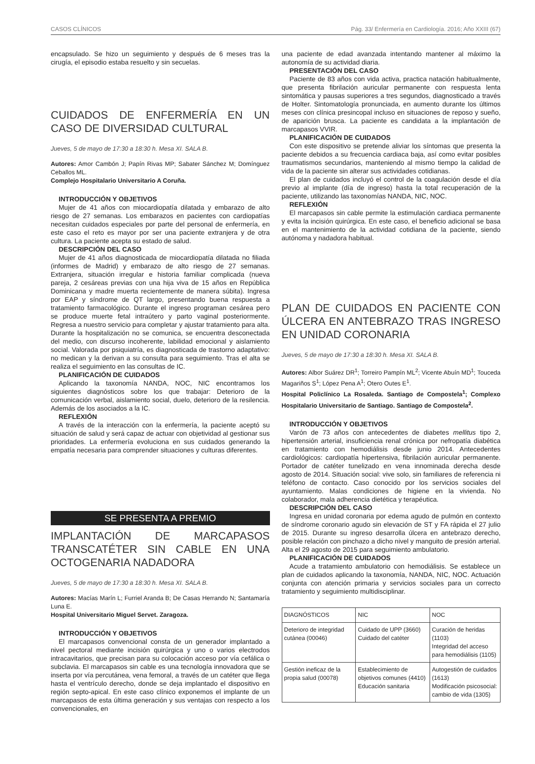CASOS CLÍNICOS Pág. 33/ Enfermería en Cardiología. 2016; Año XXIII (67)
encapsulado. Se hizo un seguimiento y después de 6 meses tras la cirugía, el episodio estaba resuelto y sin secuelas.
CUIDADOS DE ENFERMERÍA EN UN CASO DE DIVERSIDAD CULTURAL
Jueves, 5 de mayo de 17:30 a 18:30 h. Mesa XI. SALA B.
Autores: Amor Cambón J; Papín Rivas MP; Sabater Sánchez M; Domínguez Ceballos ML.
Complejo Hospitalario Universitario A Coruña.
INTRODUCCIÓN Y OBJETIVOS
Mujer de 41 años con miocardiopatía dilatada y embarazo de alto riesgo de 27 semanas. Los embarazos en pacientes con cardiopatías necesitan cuidados especiales por parte del personal de enfermería, en este caso el reto es mayor por ser una paciente extranjera y de otra cultura. La paciente acepta su estado de salud.
DESCRIPCIÓN DEL CASO
Mujer de 41 años diagnosticada de miocardiopatía dilatada no filiada (informes de Madrid) y embarazo de alto riesgo de 27 semanas. Extranjera, situación irregular e historia familiar complicada (nueva pareja, 2 cesáreas previas con una hija viva de 15 años en República Dominicana y madre muerta recientemente de manera súbita). Ingresa por EAP y síndrome de QT largo, presentando buena respuesta a tratamiento farmacológico. Durante el ingreso programan cesárea pero se produce muerte fetal intraútero y parto vaginal posteriormente. Regresa a nuestro servicio para completar y ajustar tratamiento para alta. Durante la hospitalización no se comunica, se encuentra desconectada del medio, con discurso incoherente, labilidad emocional y aislamiento social. Valorada por psiquiatría, es diagnosticada de trastorno adaptativo: no medican y la derivan a su consulta para seguimiento. Tras el alta se realiza el seguimiento en las consultas de IC.
PLANIFICACIÓN DE CUIDADOS
Aplicando la taxonomía NANDA, NOC, NIC encontramos los siguientes diagnósticos sobre los que trabajar: Deterioro de la comunicación verbal, aislamiento social, duelo, deterioro de la resilencia. Además de los asociados a la IC.
REFLEXIÓN
A través de la interacción con la enfermería, la paciente aceptó su situación de salud y será capaz de actuar con objetividad al gestionar sus prioridades. La enfermería evoluciona en sus cuidados generando la empatía necesaria para comprender situaciones y culturas diferentes.
SE PRESENTA A PREMIO
IMPLANTACIÓN DE MARCAPASOS TRANSCATÉTER SIN CABLE EN UNA OCTOGENARIA NADADORA
Jueves, 5 de mayo de 17:30 a 18:30 h. Mesa XI. SALA B.
Autores: Macías Marín L; Furriel Aranda B; De Casas Herrando N; Santamaría Luna E.
Hospital Universitario Miguel Servet. Zaragoza.
INTRODUCCIÓN Y OBJETIVOS
El marcapasos convencional consta de un generador implantado a nivel pectoral mediante incisión quirúrgica y uno o varios electrodos intracavitarios, que precisan para su colocación acceso por vía cefálica o subclavia. El marcapasos sin cable es una tecnología innovadora que se inserta por vía percutánea, vena femoral, a través de un catéter que llega hasta el ventrículo derecho, donde se deja implantado el dispositivo en región septo-apical. En este caso clínico exponemos el implante de un marcapasos de esta última generación y sus ventajas con respecto a los convencionales, en
una paciente de edad avanzada intentando mantener al máximo la autonomía de su actividad diaria.
PRESENTACIÓN DEL CASO
Paciente de 83 años con vida activa, practica natación habitualmente, que presenta fibrilación auricular permanente con respuesta lenta sintomática y pausas superiores a tres segundos, diagnosticado a través de Holter. Sintomatología pronunciada, en aumento durante los últimos meses con clínica presincopal incluso en situaciones de reposo y sueño, de aparición brusca. La paciente es candidata a la implantación de marcapasos VVIR.
PLANIFICACIÓN DE CUIDADOS
Con este dispositivo se pretende aliviar los síntomas que presenta la paciente debidos a su frecuencia cardiaca baja, así como evitar posibles traumatismos secundarios, manteniendo al mismo tiempo la calidad de vida de la paciente sin alterar sus actividades cotidianas.
El plan de cuidados incluyó el control de la coagulación desde el día previo al implante (día de ingreso) hasta la total recuperación de la paciente, utilizando las taxonomías NANDA, NIC, NOC.
REFLEXIÓN
El marcapasos sin cable permite la estimulación cardiaca permanente y evita la incisión quirúrgica. En este caso, el beneficio adicional se basa en el mantenimiento de la actividad cotidiana de la paciente, siendo autónoma y nadadora habitual.
PLAN DE CUIDADOS EN PACIENTE CON ÚLCERA EN ANTEBRAZO TRAS INGRESO EN UNIDAD CORONARIA
Jueves, 5 de mayo de 17:30 a 18:30 h. Mesa XI. SALA B.
Autores: Albor Suárez DR<sup>1</sup>; Torreiro Pampín ML<sup>2</sup>; Vicente Abuín MD<sup>1</sup>; Touceda Magariños S<sup>1</sup>; López Pena A<sup>1</sup>; Otero Outes E<sup>1</sup>.
Hospital Policlínico La Rosaleda. Santiago de Compostela<sup>1</sup>; Complexo Hospitalario Universitario de Santiago. Santiago de Compostela<sup>2</sup>.
INTRODUCCIÓN Y OBJETIVOS
Varón de 73 años con antecedentes de diabetes mellitus tipo 2, hipertensión arterial, insuficiencia renal crónica por nefropatía diabética en tratamiento con hemodiálisis desde junio 2014. Antecedentes cardiológicos: cardiopatía hipertensiva, fibrilación auricular permanente. Portador de catéter tunelizado en vena innominada derecha desde agosto de 2014. Situación social: vive solo, sin familiares de referencia ni teléfono de contacto. Caso conocido por los servicios sociales del ayuntamiento. Malas condiciones de higiene en la vivienda. No colaborador, mala adherencia dietética y terapéutica.
DESCRIPCIÓN DEL CASO
Ingresa en unidad coronaria por edema agudo de pulmón en contexto de síndrome coronario agudo sin elevación de ST y FA rápida el 27 julio de 2015. Durante su ingreso desarrolla úlcera en antebrazo derecho, posible relación con pinchazo a dicho nivel y manguito de presión arterial. Alta el 29 agosto de 2015 para seguimiento ambulatorio.
PLANIFICACIÓN DE CUIDADOS
Acude a tratamiento ambulatorio con hemodiálisis. Se establece un plan de cuidados aplicando la taxonomía, NANDA, NIC, NOC. Actuación conjunta con atención primaria y servicios sociales para un correcto tratamiento y seguimiento multidisciplinar.
| DIAGNÓSTICOS | NIC | NOC |
| Deterioro de integridad cutánea (00046) | Cuidado de UPP (3660) Cuidado del catéter | Curación de heridas (1103) Integridad del acceso para hemodiálisis (1105) |
| Gestión ineficaz de la propia salud (00078) | Establecimiento de objetivos comunes (4410) Educación sanitaria | Autogestión de cuidados (1613) Modificación psicosocial: cambio de vida (1305) |